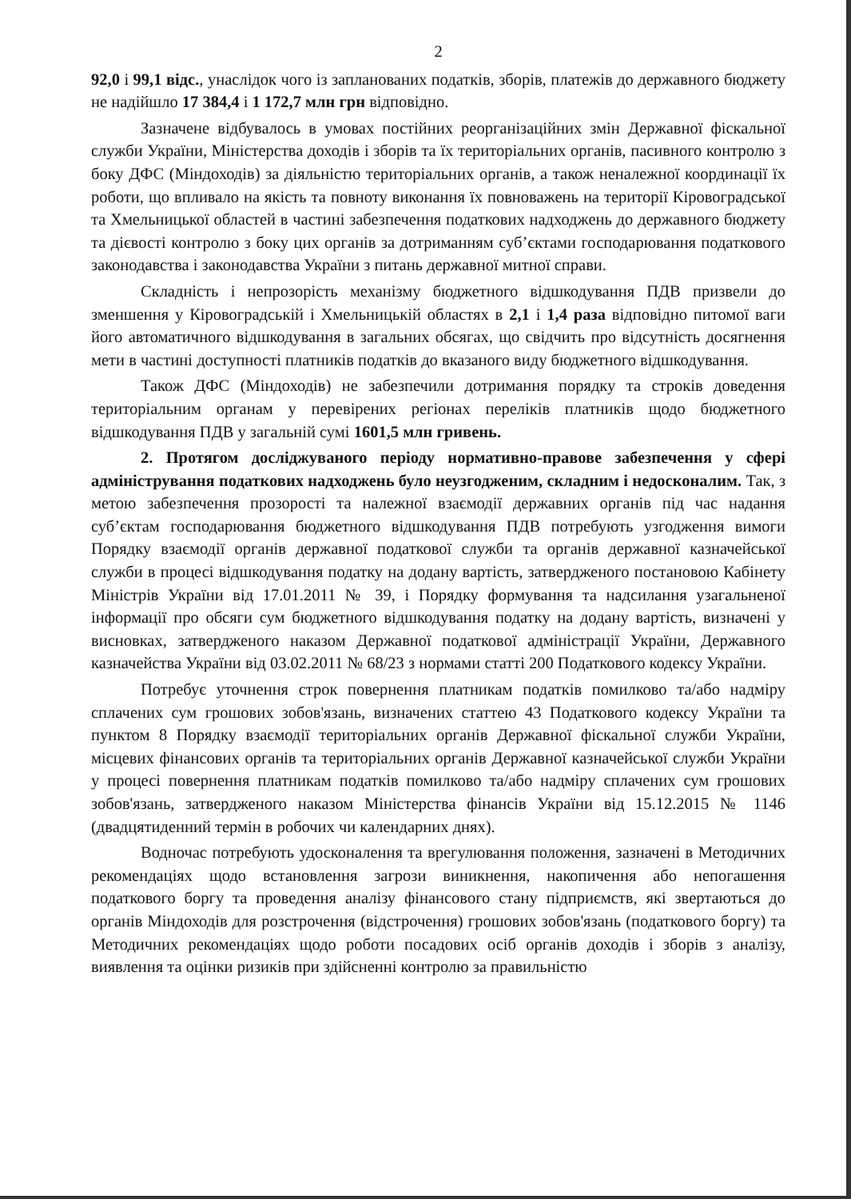2
92,0 і 99,1 відс., унаслідок чого із запланованих податків, зборів, платежів до державного бюджету не надійшло 17 384,4 і 1 172,7 млн грн відповідно.
Зазначене відбувалось в умовах постійних реорганізаційних змін Державної фіскальної служби України, Міністерства доходів і зборів та їх територіальних органів, пасивного контролю з боку ДФС (Міндоходів) за діяльністю територіальних органів, а також неналежної координації їх роботи, що впливало на якість та повноту виконання їх повноважень на території Кіровоградської та Хмельницької областей в частині забезпечення податкових надходжень до державного бюджету та дієвості контролю з боку цих органів за дотриманням суб’єктами господарювання податкового законодавства і законодавства України з питань державної митної справи.
Складність і непрозорість механізму бюджетного відшкодування ПДВ призвели до зменшення у Кіровоградській і Хмельницькій областях в 2,1 і 1,4 раза відповідно питомої ваги його автоматичного відшкодування в загальних обсягах, що свідчить про відсутність досягнення мети в частині доступності платників податків до вказаного виду бюджетного відшкодування.
Також ДФС (Міндоходів) не забезпечили дотримання порядку та строків доведення територіальним органам у перевірених регіонах переліків платників щодо бюджетного відшкодування ПДВ у загальній сумі 1601,5 млн гривень.
2. Протягом досліджуваного періоду нормативно-правове забезпечення у сфері адміністрування податкових надходжень було неузгодженим, складним і недосконалим. Так, з метою забезпечення прозорості та належної взаємодії державних органів під час надання суб’єктам господарювання бюджетного відшкодування ПДВ потребують узгодження вимоги Порядку взаємодії органів державної податкової служби та органів державної казначейської служби в процесі відшкодування податку на додану вартість, затвердженого постановою Кабінету Міністрів України від 17.01.2011 № 39, і Порядку формування та надсилання узагальненої інформації про обсяги сум бюджетного відшкодування податку на додану вартість, визначені у висновках, затвердженого наказом Державної податкової адміністрації України, Державного казначейства України від 03.02.2011 № 68/23 з нормами статті 200 Податкового кодексу України.
Потребує уточнення строк повернення платникам податків помилково та/або надміру сплачених сум грошових зобов'язань, визначених статтею 43 Податкового кодексу України та пунктом 8 Порядку взаємодії територіальних органів Державної фіскальної служби України, місцевих фінансових органів та територіальних органів Державної казначейської служби України у процесі повернення платникам податків помилково та/або надміру сплачених сум грошових зобов'язань, затвердженого наказом Міністерства фінансів України від 15.12.2015 № 1146 (двадцятиденний термін в робочих чи календарних днях).
Водночас потребують удосконалення та врегулювання положення, зазначені в Методичних рекомендаціях щодо встановлення загрози виникнення, накопичення або непогашення податкового боргу та проведення аналізу фінансового стану підприємств, які звертаються до органів Міндоходів для розстрочення (відстрочення) грошових зобов'язань (податкового боргу) та Методичних рекомендаціях щодо роботи посадових осіб органів доходів і зборів з аналізу, виявлення та оцінки ризиків при здійсненні контролю за правильністю